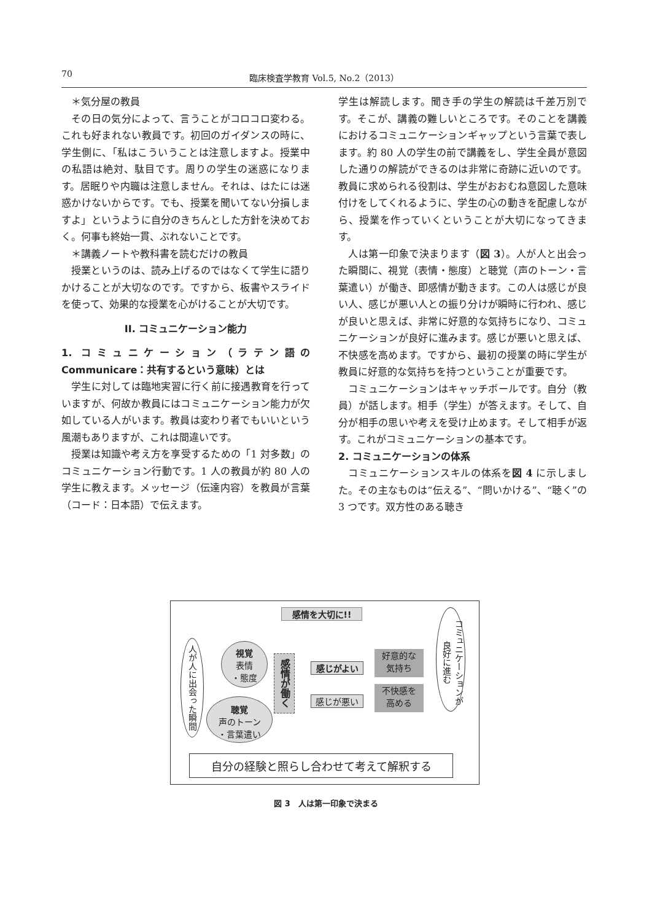70 臨床検査学教育 Vol.5, No.2（2013）
＊気分屋の教員
その日の気分によって、言うことがコロコロ変わる。これも好まれない教員です。初回のガイダンスの時に、学生側に、「私はこういうことは注意しますよ。授業中の私語は絶対、駄目です。周りの学生の迷惑になります。居眠りや内職は注意しません。それは、はたには迷惑かけないからです。でも、授業を聞いてない分損しますよ」というように自分のきちんとした方針を決めておく。何事も終始一貫、ぶれないことです。
＊講義ノートや教科書を読むだけの教員
授業というのは、読み上げるのではなくて学生に語りかけることが大切なのです。ですから、板書やスライドを使って、効果的な授業を心がけることが大切です。
II. コミュニケーション能力
1. コミュニケーション（ラテン語の Communicare：共有するという意味）とは
学生に対しては臨地実習に行く前に接遇教育を行っていますが、何故か教員にはコミュニケーション能力が欠如している人がいます。教員は変わり者でもいいという風潮もありますが、これは間違いです。
授業は知識や考え方を享受するための「1 対多数」のコミュニケーション行動です。1 人の教員が約 80 人の学生に教えます。メッセージ（伝達内容）を教員が言葉（コード：日本語）で伝えます。
学生は解読します。聞き手の学生の解読は千差万別です。そこが、講義の難しいところです。そのことを講義におけるコミュニケーションギャップという言葉で表します。約 80 人の学生の前で講義をし、学生全員が意図した通りの解読ができるのは非常に奇跡に近いのです。教員に求められる役割は、学生がおおむね意図した意味付けをしてくれるように、学生の心の動きを配慮しながら、授業を作っていくということが大切になってきます。
人は第一印象で決まります（図 3）。人が人と出会った瞬間に、視覚（表情・態度）と聴覚（声のトーン・言葉遣い）が働き、即感情が動きます。この人は感じが良い人、感じが悪い人との振り分けが瞬時に行われ、感じが良いと思えば、非常に好意的な気持ちになり、コミュニケーションが良好に進みます。感じが悪いと思えば、不快感を高めます。ですから、最初の授業の時に学生が教員に好意的な気持ちを持つということが重要です。
コミュニケーションはキャッチボールです。自分（教員）が話します。相手（学生）が答えます。そして、自分が相手の思いや考えを受け止めます。そして相手が返す。これがコミュニケーションの基本です。
2. コミュニケーションの体系
コミュニケーションスキルの体系を図 4 に示しました。その主なものは“伝える”、“問いかける”、“聴く”の 3 つです。双方性のある聴き
感情を大切に!!
人が人に出会った瞬間
視覚
表情
・態度
聴覚
声のトーン
・言葉遣い
感情が働く
感じがよい
感じが悪い
好意的な
気持ち
不快感を
高める
コミュニケーションが 良好に進む
自分の経験と照らし合わせて考えて解釈する
図 3　人は第一印象で決まる